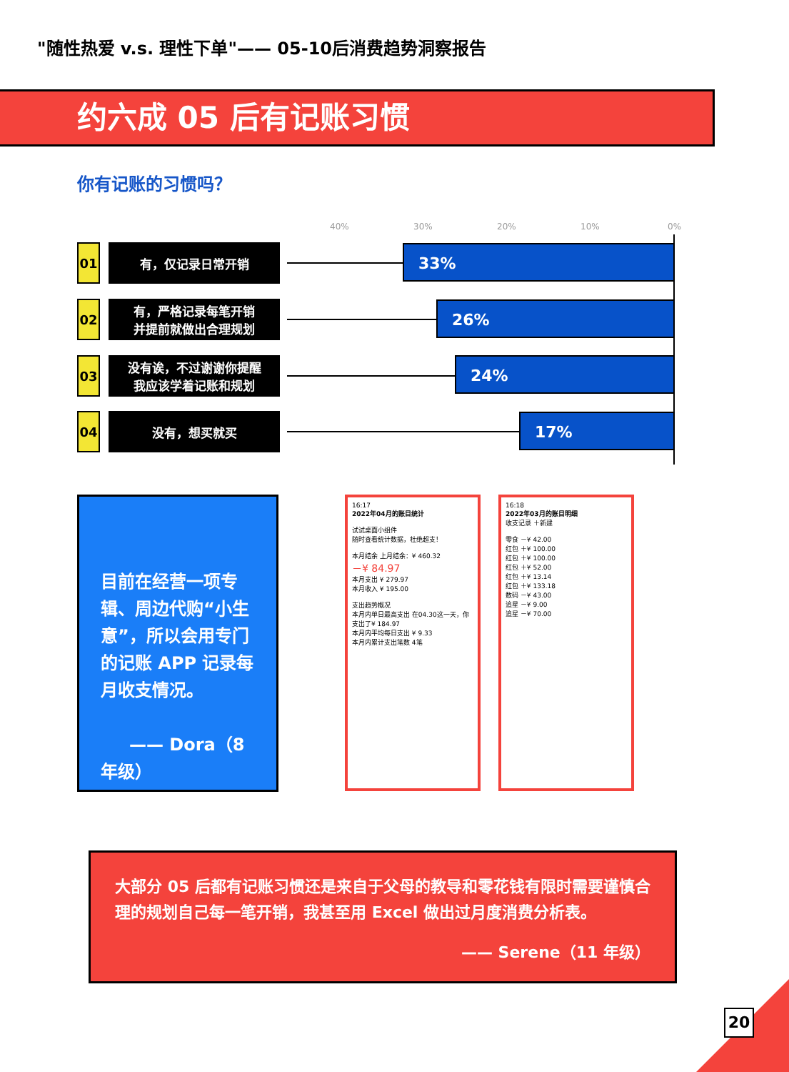"随性热爱 v.s. 理性下单"—— 05-10后消费趋势洞察报告
约六成 05 后有记账习惯
你有记账的习惯吗？
40% 30% 20% 10% 0%
01
有，仅记录日常开销
33%
02
有，严格记录每笔开销
并提前就做出合理规划
26%
03
没有诶，不过谢谢你提醒
我应该学着记账和规划
24%
04
没有，想买就买
17%
目前在经营一项专辑、周边代购“小生意”，所以会用专门的记账 APP 记录每月收支情况。
—— Dora（8 年级）
16:17
2022年04月的账目统计
试试桌面小组件
随时查看统计数据，杜绝超支！
本月结余 上月结余：¥ 460.32
－¥ 84.97
本月支出 ¥ 279.97
本月收入 ¥ 195.00
支出趋势概况
本月内单日最高支出 在04.30这一天，你支出了¥ 184.97
本月内平均每日支出 ¥ 9.33
本月内累计支出笔数 4笔
16:18
2022年03月的账目明细
收支记录 ＋新建
零食 －¥ 42.00
红包 ＋¥ 100.00
红包 ＋¥ 100.00
红包 ＋¥ 52.00
红包 ＋¥ 13.14
红包 ＋¥ 133.18
数码 －¥ 43.00
追星 －¥ 9.00
追星 －¥ 70.00
大部分 05 后都有记账习惯还是来自于父母的教导和零花钱有限时需要谨慎合理的规划自己每一笔开销，我甚至用 Excel 做出过月度消费分析表。
—— Serene（11 年级）
20